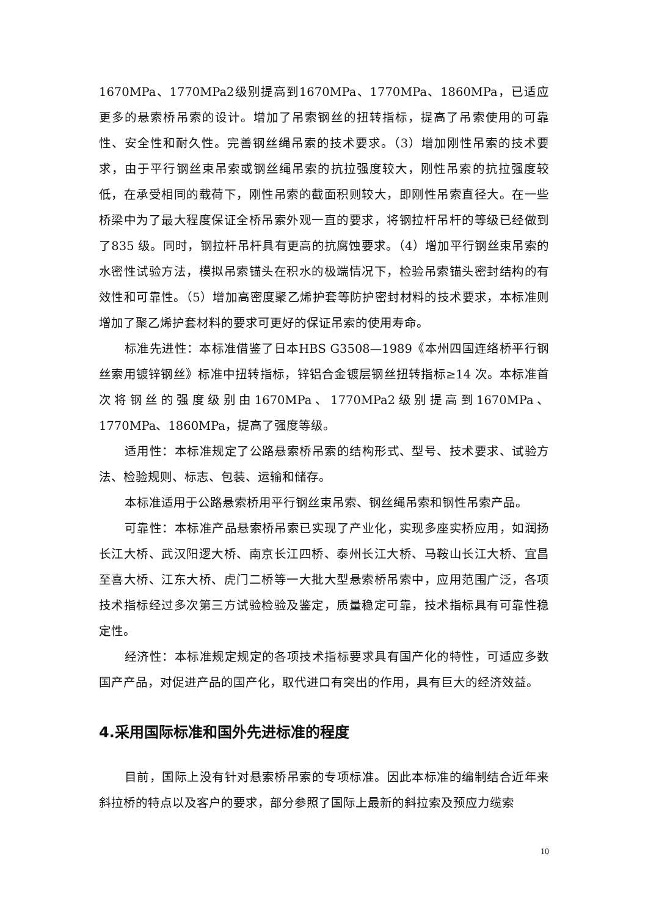1670MPa、1770MPa2级别提高到1670MPa、1770MPa、1860MPa，已适应更多的悬索桥吊索的设计。增加了吊索钢丝的扭转指标，提高了吊索使用的可靠性、安全性和耐久性。完善钢丝绳吊索的技术要求。（3）增加刚性吊索的技术要求，由于平行钢丝束吊索或钢丝绳吊索的抗拉强度较大，刚性吊索的抗拉强度较低，在承受相同的载荷下，刚性吊索的截面积则较大，即刚性吊索直径大。在一些桥梁中为了最大程度保证全桥吊索外观一直的要求，将钢拉杆吊杆的等级已经做到了835 级。同时，钢拉杆吊杆具有更高的抗腐蚀要求。（4）增加平行钢丝束吊索的水密性试验方法，模拟吊索锚头在积水的极端情况下，检验吊索锚头密封结构的有效性和可靠性。（5）增加高密度聚乙烯护套等防护密封材料的技术要求，本标准则增加了聚乙烯护套材料的要求可更好的保证吊索的使用寿命。
标准先进性：本标准借鉴了日本HBS G3508—1989《本州四国连络桥平行钢丝索用镀锌钢丝》标准中扭转指标，锌铝合金镀层钢丝扭转指标≥14 次。本标准首次将钢丝的强度级别由1670MPa、1770MPa2级别提高到1670MPa、1770MPa、1860MPa，提高了强度等级。
适用性：本标准规定了公路悬索桥吊索的结构形式、型号、技术要求、试验方法、检验规则、标志、包装、运输和储存。
本标准适用于公路悬索桥用平行钢丝束吊索、钢丝绳吊索和钢性吊索产品。
可靠性：本标准产品悬索桥吊索已实现了产业化，实现多座实桥应用，如润扬长江大桥、武汉阳逻大桥、南京长江四桥、泰州长江大桥、马鞍山长江大桥、宜昌至喜大桥、江东大桥、虎门二桥等一大批大型悬索桥吊索中，应用范围广泛，各项技术指标经过多次第三方试验检验及鉴定，质量稳定可靠，技术指标具有可靠性稳定性。
经济性：本标准规定规定的各项技术指标要求具有国产化的特性，可适应多数国产产品，对促进产品的国产化，取代进口有突出的作用，具有巨大的经济效益。
4.采用国际标准和国外先进标准的程度
目前，国际上没有针对悬索桥吊索的专项标准。因此本标准的编制结合近年来斜拉桥的特点以及客户的要求，部分参照了国际上最新的斜拉索及预应力缆索
10